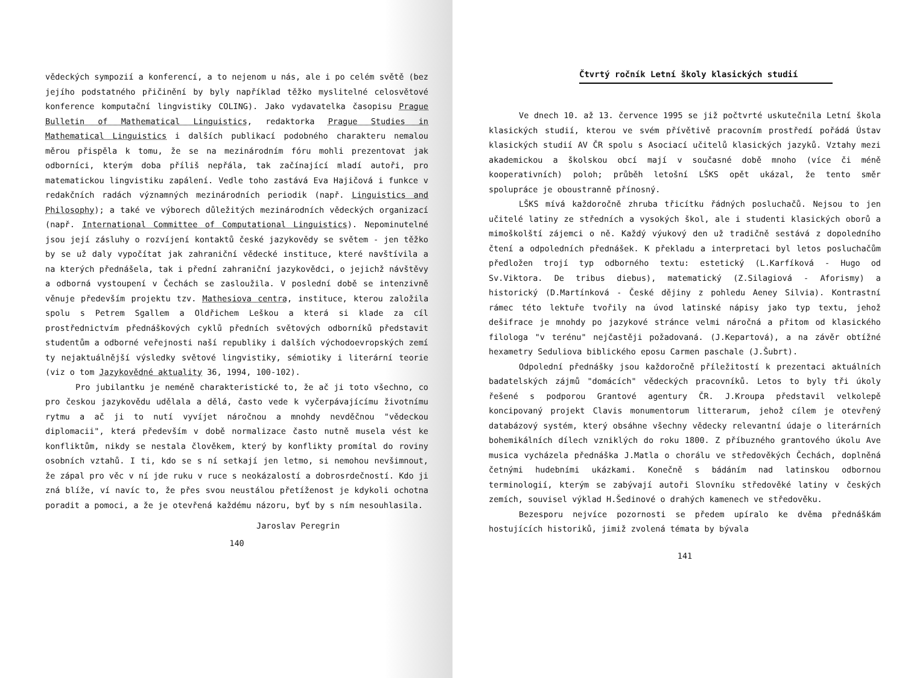vědeckých sympozií a konferencí, a to nejenom u nás, ale i po celém světě (bez jejího podstatného přičinění by byly například těžko myslitelné celosvětové konference komputační lingvistiky COLING). Jako vydavatelka časopisu Prague Bulletin of Mathematical Linguistics, redaktorka Prague Studies in Mathematical Linguistics i dalších publikací podobného charakteru nemalou měrou přispěla k tomu, že se na mezinárodním fóru mohli prezentovat jak odborníci, kterým doba příliš nepřála, tak začínající mladí autoři, pro matematickou lingvistiku zapálení. Vedle toho zastává Eva Hajičová i funkce v redakčních radách významných mezinárodních periodik (např. Linguistics and Philosophy); a také ve výborech důležitých mezinárodních vědeckých organizací (např. International Committee of Computational Linguistics). Nepominutelné jsou její zásluhy o rozvíjení kontaktů české jazykovědy se světem - jen těžko by se už daly vypočítat jak zahraniční vědecké instituce, které navštívila a na kterých přednášela, tak i přední zahraniční jazykovědci, o jejichž návštěvy a odborná vystoupení v Čechách se zasloužila. V poslední době se intenzivně věnuje především projektu tzv. Mathesiova centra, instituce, kterou založila spolu s Petrem Sgallem a Oldřichem Leškou a která si klade za cíl prostřednictvím přednáškových cyklů předních světových odborníků představit studentům a odborné veřejnosti naší republiky i dalších východoevropských zemí ty nejaktuálnější výsledky světové lingvistiky, sémiotiky i literární teorie (viz o tom Jazykovědné aktuality 36, 1994, 100-102).
Pro jubilantku je neméně charakteristické to, že ač ji toto všechno, co pro českou jazykovědu udělala a dělá, často vede k vyčerpávajícímu životnímu rytmu a ač ji to nutí vyvíjet náročnou a mnohdy nevděčnou "vědeckou diplomacii", která především v době normalizace často nutně musela vést ke konfliktům, nikdy se nestala člověkem, který by konflikty promítal do roviny osobních vztahů. I ti, kdo se s ní setkají jen letmo, si nemohou nevšimnout, že zápal pro věc v ní jde ruku v ruce s neokázalostí a dobrosrdečností. Kdo ji zná blíže, ví navíc to, že přes svou neustálou přetíženost je kdykoli ochotna poradit a pomoci, a že je otevřená každému názoru, byť by s ním nesouhlasila.
Jaroslav Peregrin
140
Čtvrtý ročník Letní školy klasických studií
Ve dnech 10. až 13. července 1995 se již počtvrté uskutečnila Letní škola klasických studií, kterou ve svém přívětivě pracovním prostředí pořádá Ústav klasických studií AV ČR spolu s Asociací učitelů klasických jazyků. Vztahy mezi akademickou a školskou obcí mají v současné době mnoho (více či méně kooperativních) poloh; průběh letošní LŠKS opět ukázal, že tento směr spolupráce je oboustranně přínosný.
LŠKS mívá každoročně zhruba třicítku řádných posluchačů. Nejsou to jen učitelé latiny ze středních a vysokých škol, ale i studenti klasických oborů a mimoškolští zájemci o ně. Každý výukový den už tradičně sestává z dopoledního čtení a odpoledních přednášek. K překladu a interpretaci byl letos posluchačům předložen trojí typ odborného textu: estetický (L.Karfíková - Hugo od Sv.Viktora. De tribus diebus), matematický (Z.Silagiová - Aforismy) a historický (D.Martínková - České dějiny z pohledu Aeney Silvia). Kontrastní rámec této lektuře tvořily na úvod latinské nápisy jako typ textu, jehož dešifrace je mnohdy po jazykové stránce velmi náročná a přitom od klasického filologa "v terénu" nejčastěji požadovaná. (J.Kepartová), a na závěr obtížné hexametry Seduliova biblického eposu Carmen paschale (J.Šubrt).
Odpolední přednášky jsou každoročně příležitostí k prezentaci aktuálních badatelských zájmů "domácích" vědeckých pracovníků. Letos to byly tři úkoly řešené s podporou Grantové agentury ČR. J.Kroupa představil velkolepě koncipovaný projekt Clavis monumentorum litterarum, jehož cílem je otevřený databázový systém, který obsáhne všechny vědecky relevantní údaje o literárních bohemikálních dílech vzniklých do roku 1800. Z příbuzného grantového úkolu Ave musica vycházela přednáška J.Matla o chorálu ve středověkých Čechách, doplněná četnými hudebními ukázkami. Konečně s bádáním nad latinskou odbornou terminologií, kterým se zabývají autoři Slovníku středověké latiny v českých zemích, souvisel výklad H.Šedinové o drahých kamenech ve středověku.
Bezesporu nejvíce pozornosti se předem upíralo ke dvěma přednáškám hostujících historiků, jimiž zvolená témata by bývala
141